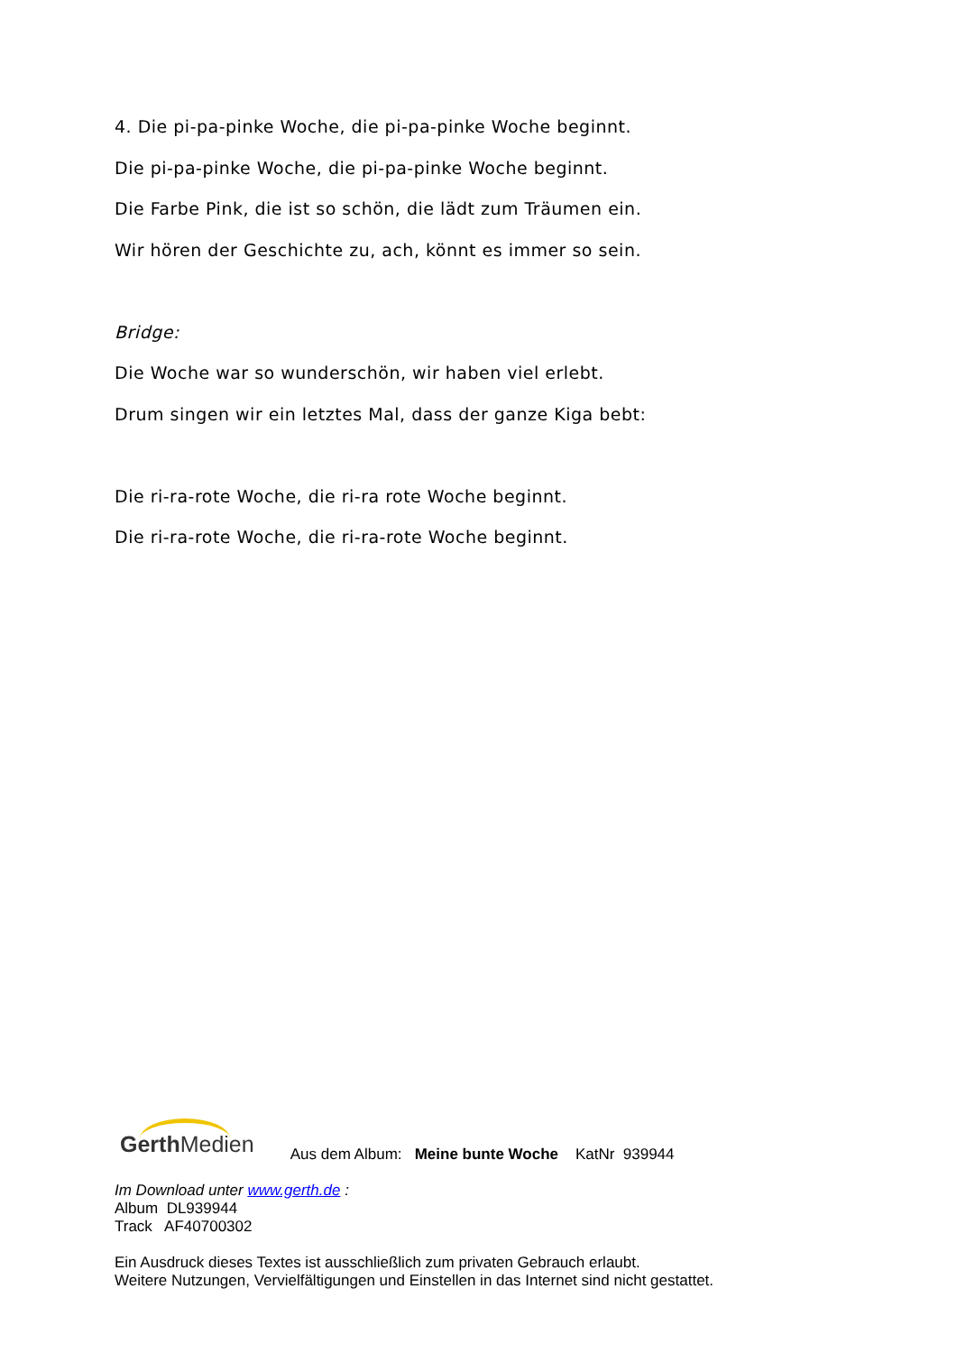4. Die pi-pa-pinke Woche, die pi-pa-pinke Woche beginnt.
Die pi-pa-pinke Woche, die pi-pa-pinke Woche beginnt.
Die Farbe Pink, die ist so schön, die lädt zum Träumen ein.
Wir hören der Geschichte zu, ach, könnt es immer so sein.
Bridge:
Die Woche war so wunderschön, wir haben viel erlebt.
Drum singen wir ein letztes Mal, dass der ganze Kiga bebt:
Die ri-ra-rote Woche, die ri-ra rote Woche beginnt.
Die ri-ra-rote Woche, die ri-ra-rote Woche beginnt.
Gerth Medien Aus dem Album: Meine bunte Woche KatNr 939944
Im Download unter www.gerth.de :
Album DL939944
Track AF40700302
Ein Ausdruck dieses Textes ist ausschließlich zum privaten Gebrauch erlaubt.
Weitere Nutzungen, Vervielfältigungen und Einstellen in das Internet sind nicht gestattet.